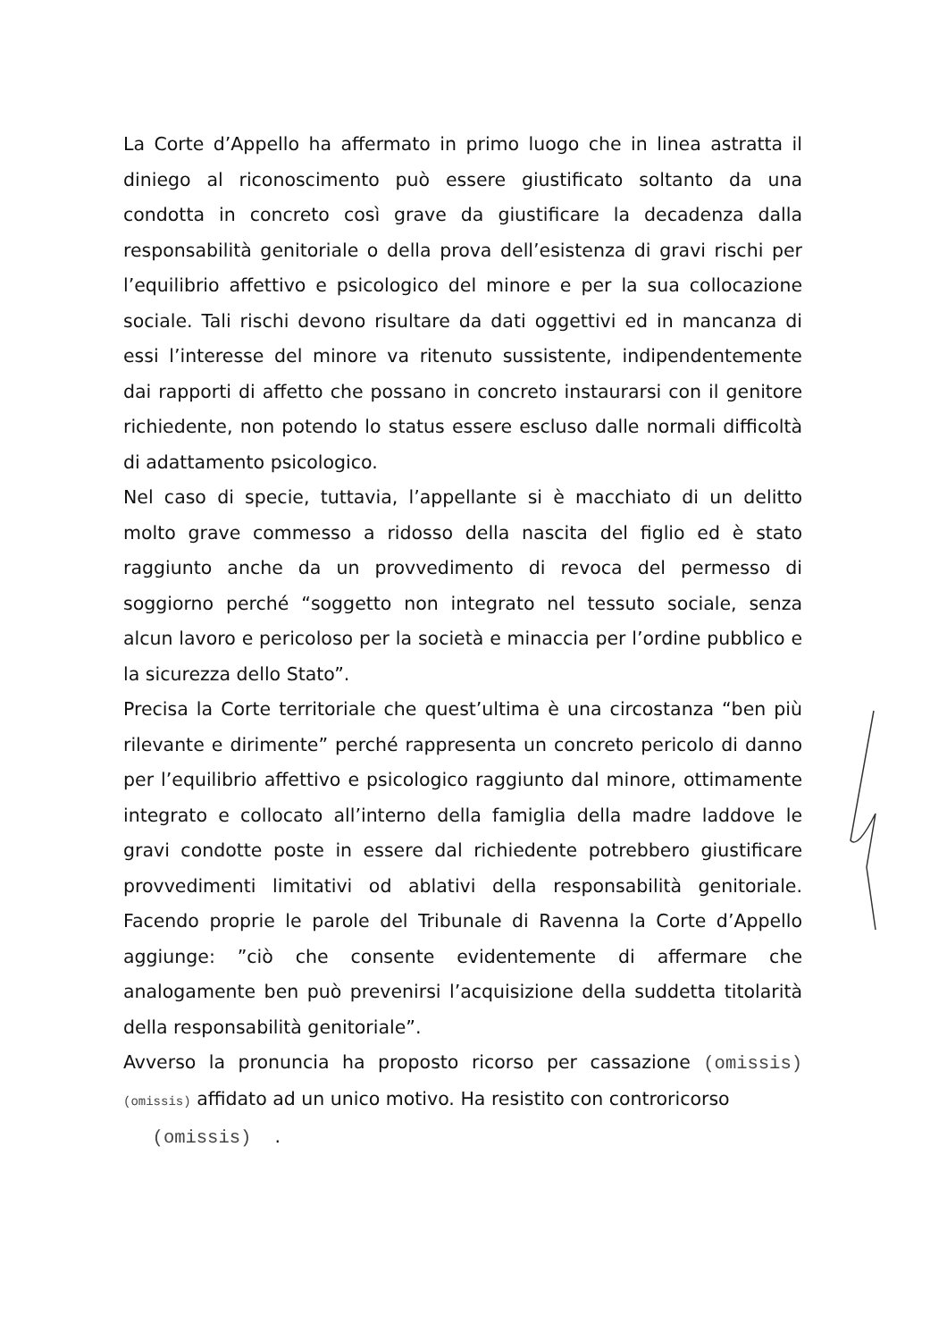La Corte d’Appello ha affermato in primo luogo che in linea astratta il diniego al riconoscimento può essere giustificato soltanto da una condotta in concreto così grave da giustificare la decadenza dalla responsabilità genitoriale o della prova dell’esistenza di gravi rischi per l’equilibrio affettivo e psicologico del minore e per la sua collocazione sociale. Tali rischi devono risultare da dati oggettivi ed in mancanza di essi l’interesse del minore va ritenuto sussistente, indipendentemente dai rapporti di affetto che possano in concreto instaurarsi con il genitore richiedente, non potendo lo status essere escluso dalle normali difficoltà di adattamento psicologico.
Nel caso di specie, tuttavia, l’appellante si è macchiato di un delitto molto grave commesso a ridosso della nascita del figlio ed è stato raggiunto anche da un provvedimento di revoca del permesso di soggiorno perché “soggetto non integrato nel tessuto sociale, senza alcun lavoro e pericoloso per la società e minaccia per l’ordine pubblico e la sicurezza dello Stato”.
Precisa la Corte territoriale che quest’ultima è una circostanza “ben più rilevante e dirimente” perché rappresenta un concreto pericolo di danno per l’equilibrio affettivo e psicologico raggiunto dal minore, ottimamente integrato e collocato all’interno della famiglia della madre laddove le gravi condotte poste in essere dal richiedente potrebbero giustificare provvedimenti limitativi od ablativi della responsabilità genitoriale. Facendo proprie le parole del Tribunale di Ravenna la Corte d’Appello aggiunge: ”ciò che consente evidentemente di affermare che analogamente ben può prevenirsi l’acquisizione della suddetta titolarità della responsabilità genitoriale”.
Avverso la pronuncia ha proposto ricorso per cassazione (omissis) (omissis) affidato ad un unico motivo. Ha resistito con controricorso
(omissis) .